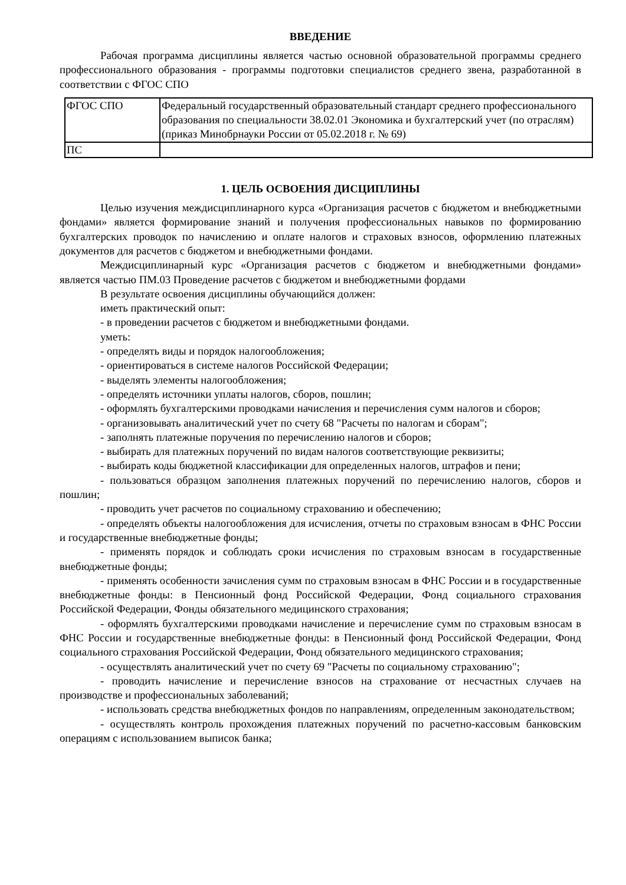ВВЕДЕНИЕ
Рабочая программа дисциплины является частью основной образовательной программы среднего профессионального образования - программы подготовки специалистов среднего звена, разработанной в соответствии с ФГОС СПО
| ФГОС СПО | Федеральный государственный образовательный стандарт среднего профессионального образования по специальности 38.02.01 Экономика и бухгалтерский учет (по отраслям) (приказ Минобрнауки России от 05.02.2018 г. № 69) |
| ПС | |
1. ЦЕЛЬ ОСВОЕНИЯ ДИСЦИПЛИНЫ
Целью изучения междисциплинарного курса «Организация расчетов с бюджетом и внебюджетными фондами» является формирование знаний и получения профессиональных навыков по формированию бухгалтерских проводок по начислению и оплате налогов и страховых взносов, оформлению платежных документов для расчетов с бюджетом и внебюджетными фондами.
Междисциплинарный курс «Организация расчетов с бюджетом и внебюджетными фондами» является частью ПМ.03 Проведение расчетов с бюджетом и внебюджетными фордами
В результате освоения дисциплины обучающийся должен:
иметь практический опыт:
- в проведении расчетов с бюджетом и внебюджетными фондами.
уметь:
- определять виды и порядок налогообложения;
- ориентироваться в системе налогов Российской Федерации;
- выделять элементы налогообложения;
- определять источники уплаты налогов, сборов, пошлин;
- оформлять бухгалтерскими проводками начисления и перечисления сумм налогов и сборов;
- организовывать аналитический учет по счету 68 "Расчеты по налогам и сборам";
- заполнять платежные поручения по перечислению налогов и сборов;
- выбирать для платежных поручений по видам налогов соответствующие реквизиты;
- выбирать коды бюджетной классификации для определенных налогов, штрафов и пени;
- пользоваться образцом заполнения платежных поручений по перечислению налогов, сборов и пошлин;
- проводить учет расчетов по социальному страхованию и обеспечению;
- определять объекты налогообложения для исчисления, отчеты по страховым взносам в ФНС России и государственные внебюджетные фонды;
- применять порядок и соблюдать сроки исчисления по страховым взносам в государственные внебюджетные фонды;
- применять особенности зачисления сумм по страховым взносам в ФНС России и в государственные внебюджетные фонды: в Пенсионный фонд Российской Федерации, Фонд социального страхования Российской Федерации, Фонды обязательного медицинского страхования;
- оформлять бухгалтерскими проводками начисление и перечисление сумм по страховым взносам в ФНС России и государственные внебюджетные фонды: в Пенсионный фонд Российской Федерации, Фонд социального страхования Российской Федерации, Фонд обязательного медицинского страхования;
- осуществлять аналитический учет по счету 69 "Расчеты по социальному страхованию";
- проводить начисление и перечисление взносов на страхование от несчастных случаев на производстве и профессиональных заболеваний;
- использовать средства внебюджетных фондов по направлениям, определенным законодательством;
- осуществлять контроль прохождения платежных поручений по расчетно-кассовым банковским операциям с использованием выписок банка;